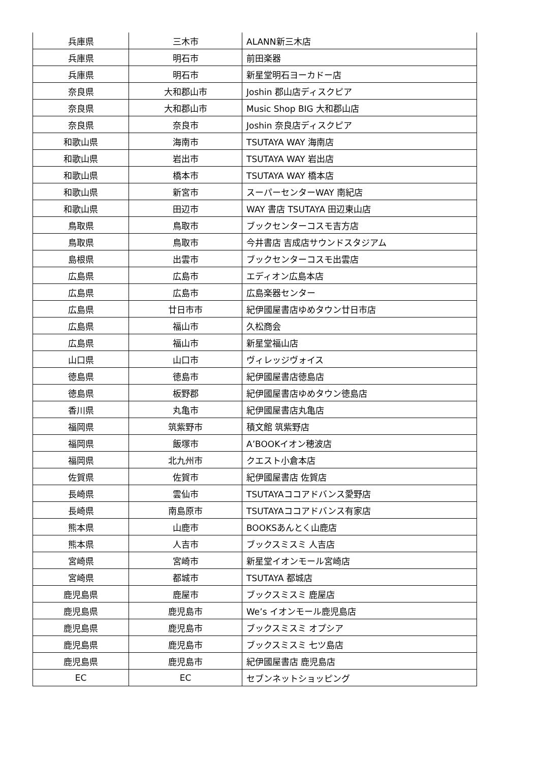| 兵庫県 | 三木市 | ALANN新三木店 |
| 兵庫県 | 明石市 | 前田楽器 |
| 兵庫県 | 明石市 | 新星堂明石ヨーカドー店 |
| 奈良県 | 大和郡山市 | Joshin 郡山店ディスクピア |
| 奈良県 | 大和郡山市 | Music Shop BIG 大和郡山店 |
| 奈良県 | 奈良市 | Joshin 奈良店ディスクピア |
| 和歌山県 | 海南市 | TSUTAYA WAY 海南店 |
| 和歌山県 | 岩出市 | TSUTAYA WAY 岩出店 |
| 和歌山県 | 橋本市 | TSUTAYA WAY 橋本店 |
| 和歌山県 | 新宮市 | スーパーセンターWAY 南紀店 |
| 和歌山県 | 田辺市 | WAY 書店 TSUTAYA 田辺東山店 |
| 鳥取県 | 鳥取市 | ブックセンターコスモ吉方店 |
| 鳥取県 | 鳥取市 | 今井書店 吉成店サウンドスタジアム |
| 島根県 | 出雲市 | ブックセンターコスモ出雲店 |
| 広島県 | 広島市 | エディオン広島本店 |
| 広島県 | 広島市 | 広島楽器センター |
| 広島県 | 廿日市市 | 紀伊國屋書店ゆめタウン廿日市店 |
| 広島県 | 福山市 | 久松商会 |
| 広島県 | 福山市 | 新星堂福山店 |
| 山口県 | 山口市 | ヴィレッジヴォイス |
| 徳島県 | 徳島市 | 紀伊國屋書店徳島店 |
| 徳島県 | 板野郡 | 紀伊國屋書店ゆめタウン徳島店 |
| 香川県 | 丸亀市 | 紀伊國屋書店丸亀店 |
| 福岡県 | 筑紫野市 | 積文館 筑紫野店 |
| 福岡県 | 飯塚市 | A’BOOKイオン穂波店 |
| 福岡県 | 北九州市 | クエスト小倉本店 |
| 佐賀県 | 佐賀市 | 紀伊國屋書店 佐賀店 |
| 長崎県 | 雲仙市 | TSUTAYAココアドバンス愛野店 |
| 長崎県 | 南島原市 | TSUTAYAココアドバンス有家店 |
| 熊本県 | 山鹿市 | BOOKSあんとく山鹿店 |
| 熊本県 | 人吉市 | ブックスミスミ 人吉店 |
| 宮崎県 | 宮崎市 | 新星堂イオンモール宮崎店 |
| 宮崎県 | 都城市 | TSUTAYA 都城店 |
| 鹿児島県 | 鹿屋市 | ブックスミスミ 鹿屋店 |
| 鹿児島県 | 鹿児島市 | We’s イオンモール鹿児島店 |
| 鹿児島県 | 鹿児島市 | ブックスミスミ オプシア |
| 鹿児島県 | 鹿児島市 | ブックスミスミ 七ツ島店 |
| 鹿児島県 | 鹿児島市 | 紀伊國屋書店 鹿児島店 |
| EC | EC | セブンネットショッピング |